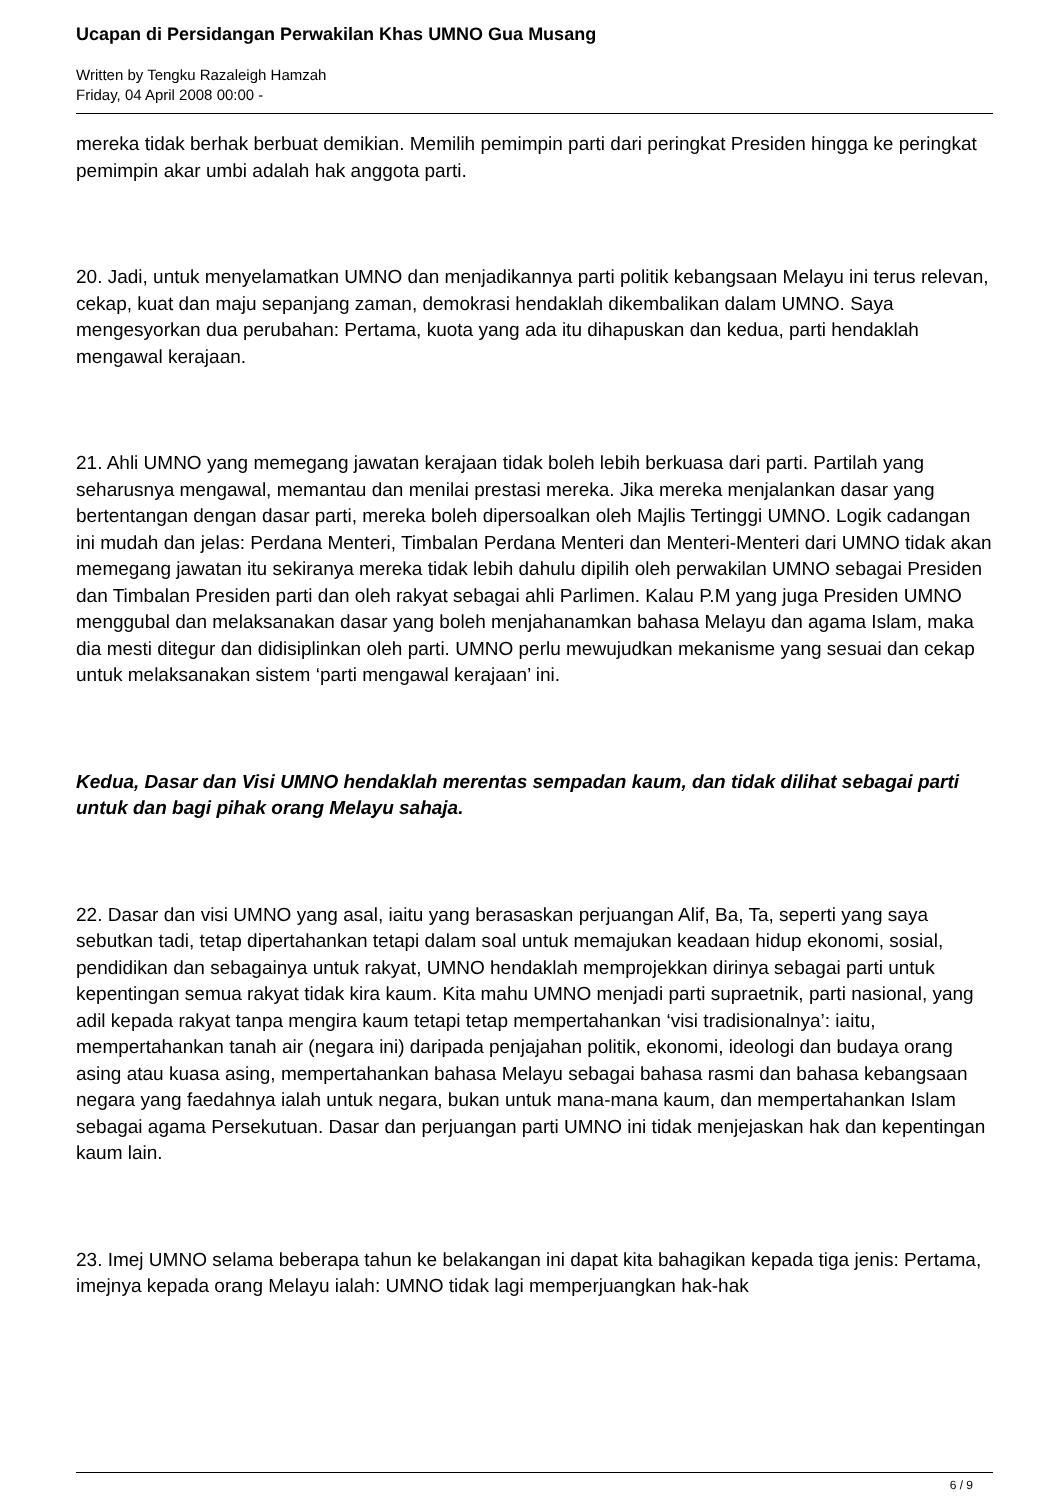Ucapan di Persidangan Perwakilan Khas UMNO Gua Musang
Written by Tengku Razaleigh Hamzah
Friday, 04 April 2008 00:00 -
mereka tidak berhak berbuat demikian. Memilih pemimpin parti dari peringkat Presiden hingga ke peringkat pemimpin akar umbi adalah hak anggota parti.
20. Jadi, untuk menyelamatkan UMNO dan menjadikannya parti politik kebangsaan Melayu ini terus relevan, cekap, kuat dan maju sepanjang zaman, demokrasi hendaklah dikembalikan dalam UMNO. Saya mengesyorkan dua perubahan: Pertama, kuota yang ada itu dihapuskan dan kedua, parti hendaklah mengawal kerajaan.
21. Ahli UMNO yang memegang jawatan kerajaan tidak boleh lebih berkuasa dari parti. Partilah yang seharusnya mengawal, memantau dan menilai prestasi mereka. Jika mereka menjalankan dasar yang bertentangan dengan dasar parti, mereka boleh dipersoalkan oleh Majlis Tertinggi UMNO. Logik cadangan ini mudah dan jelas: Perdana Menteri, Timbalan Perdana Menteri dan Menteri-Menteri dari UMNO tidak akan memegang jawatan itu sekiranya mereka tidak lebih dahulu dipilih oleh perwakilan UMNO sebagai Presiden dan Timbalan Presiden parti dan oleh rakyat sebagai ahli Parlimen. Kalau P.M yang juga Presiden UMNO menggubal dan melaksanakan dasar yang boleh menjahanamkan bahasa Melayu dan agama Islam, maka dia mesti ditegur dan didisiplinkan oleh parti. UMNO perlu mewujudkan mekanisme yang sesuai dan cekap untuk melaksanakan sistem ‘parti mengawal kerajaan’ ini.
Kedua, Dasar dan Visi UMNO hendaklah merentas sempadan kaum, dan tidak dilihat sebagai parti untuk dan bagi pihak orang Melayu sahaja.
22. Dasar dan visi UMNO yang asal, iaitu yang berasaskan perjuangan Alif, Ba, Ta, seperti yang saya sebutkan tadi, tetap dipertahankan tetapi dalam soal untuk memajukan keadaan hidup ekonomi, sosial, pendidikan dan sebagainya untuk rakyat, UMNO hendaklah memprojekkan dirinya sebagai parti untuk kepentingan semua rakyat tidak kira kaum. Kita mahu UMNO menjadi parti supraetnik, parti nasional, yang adil kepada rakyat tanpa mengira kaum tetapi tetap mempertahankan ‘visi tradisionalnya’: iaitu, mempertahankan tanah air (negara ini) daripada penjajahan politik, ekonomi, ideologi dan budaya orang asing atau kuasa asing, mempertahankan bahasa Melayu sebagai bahasa rasmi dan bahasa kebangsaan negara yang faedahnya ialah untuk negara, bukan untuk mana-mana kaum, dan mempertahankan Islam sebagai agama Persekutuan. Dasar dan perjuangan parti UMNO ini tidak menjejaskan hak dan kepentingan kaum lain.
23. Imej UMNO selama beberapa tahun ke belakangan ini dapat kita bahagikan kepada tiga jenis: Pertama, imejnya kepada orang Melayu ialah: UMNO tidak lagi memperjuangkan hak-hak
6 / 9